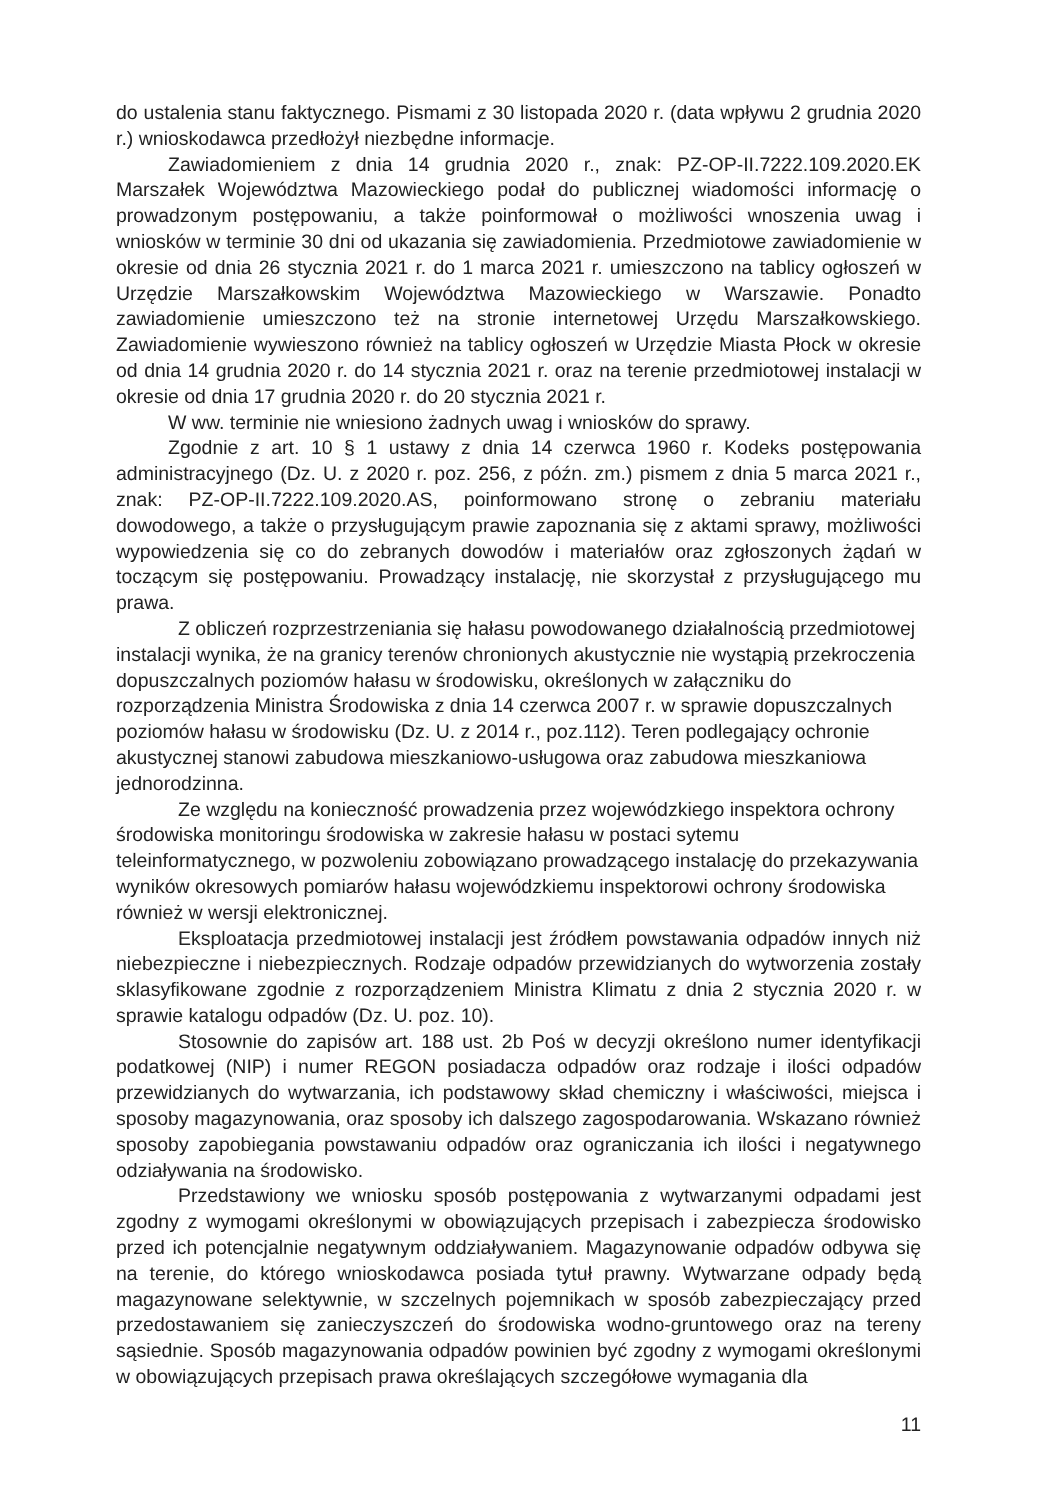do ustalenia stanu faktycznego. Pismami z 30 listopada 2020 r. (data wpływu 2 grudnia 2020 r.) wnioskodawca przedłożył niezbędne informacje.
Zawiadomieniem z dnia 14 grudnia 2020 r., znak: PZ-OP-II.7222.109.2020.EK Marszałek Województwa Mazowieckiego podał do publicznej wiadomości informację o prowadzonym postępowaniu, a także poinformował o możliwości wnoszenia uwag i wniosków w terminie 30 dni od ukazania się zawiadomienia. Przedmiotowe zawiadomienie w okresie od dnia 26 stycznia 2021 r. do 1 marca 2021 r. umieszczono na tablicy ogłoszeń w Urzędzie Marszałkowskim Województwa Mazowieckiego w Warszawie. Ponadto zawiadomienie umieszczono też na stronie internetowej Urzędu Marszałkowskiego. Zawiadomienie wywieszono również na tablicy ogłoszeń w Urzędzie Miasta Płock w okresie od dnia 14 grudnia 2020 r. do 14 stycznia 2021 r. oraz na terenie przedmiotowej instalacji w okresie od dnia 17 grudnia 2020 r. do 20 stycznia 2021 r.
W ww. terminie nie wniesiono żadnych uwag i wniosków do sprawy.
Zgodnie z art. 10 § 1 ustawy z dnia 14 czerwca 1960 r. Kodeks postępowania administracyjnego (Dz. U. z 2020 r. poz. 256, z późn. zm.) pismem z dnia 5 marca 2021 r., znak: PZ-OP-II.7222.109.2020.AS, poinformowano stronę o zebraniu materiału dowodowego, a także o przysługującym prawie zapoznania się z aktami sprawy, możliwości wypowiedzenia się co do zebranych dowodów i materiałów oraz zgłoszonych żądań w toczącym się postępowaniu. Prowadzący instalację, nie skorzystał z przysługującego mu prawa.
Z obliczeń rozprzestrzeniania się hałasu powodowanego działalnością przedmiotowej instalacji wynika, że na granicy terenów chronionych akustycznie nie wystąpią przekroczenia dopuszczalnych poziomów hałasu w środowisku, określonych w załączniku do rozporządzenia Ministra Środowiska z dnia 14 czerwca 2007 r. w sprawie dopuszczalnych poziomów hałasu w środowisku (Dz. U. z 2014 r., poz.112). Teren podlegający ochronie akustycznej stanowi zabudowa mieszkaniowo-usługowa oraz zabudowa mieszkaniowa jednorodzinna.
Ze względu na konieczność prowadzenia przez wojewódzkiego inspektora ochrony środowiska monitoringu środowiska w zakresie hałasu w postaci sytemu teleinformatycznego, w pozwoleniu zobowiązano prowadzącego instalację do przekazywania wyników okresowych pomiarów hałasu wojewódzkiemu inspektorowi ochrony środowiska również w wersji elektronicznej.
Eksploatacja przedmiotowej instalacji jest źródłem powstawania odpadów innych niż niebezpieczne i niebezpiecznych. Rodzaje odpadów przewidzianych do wytworzenia zostały sklasyfikowane zgodnie z rozporządzeniem Ministra Klimatu z dnia 2 stycznia 2020 r. w sprawie katalogu odpadów (Dz. U. poz. 10).
Stosownie do zapisów art. 188 ust. 2b Poś w decyzji określono numer identyfikacji podatkowej (NIP) i numer REGON posiadacza odpadów oraz rodzaje i ilości odpadów przewidzianych do wytwarzania, ich podstawowy skład chemiczny i właściwości, miejsca i sposoby magazynowania, oraz sposoby ich dalszego zagospodarowania. Wskazano również sposoby zapobiegania powstawaniu odpadów oraz ograniczania ich ilości i negatywnego odziaływania na środowisko.
Przedstawiony we wniosku sposób postępowania z wytwarzanymi odpadami jest zgodny z wymogami określonymi w obowiązujących przepisach i zabezpiecza środowisko przed ich potencjalnie negatywnym oddziaływaniem. Magazynowanie odpadów odbywa się na terenie, do którego wnioskodawca posiada tytuł prawny. Wytwarzane odpady będą magazynowane selektywnie, w szczelnych pojemnikach w sposób zabezpieczający przed przedostawaniem się zanieczyszczeń do środowiska wodno-gruntowego oraz na tereny sąsiednie. Sposób magazynowania odpadów powinien być zgodny z wymogami określonymi w obowiązujących przepisach prawa określających szczegółowe wymagania dla
11